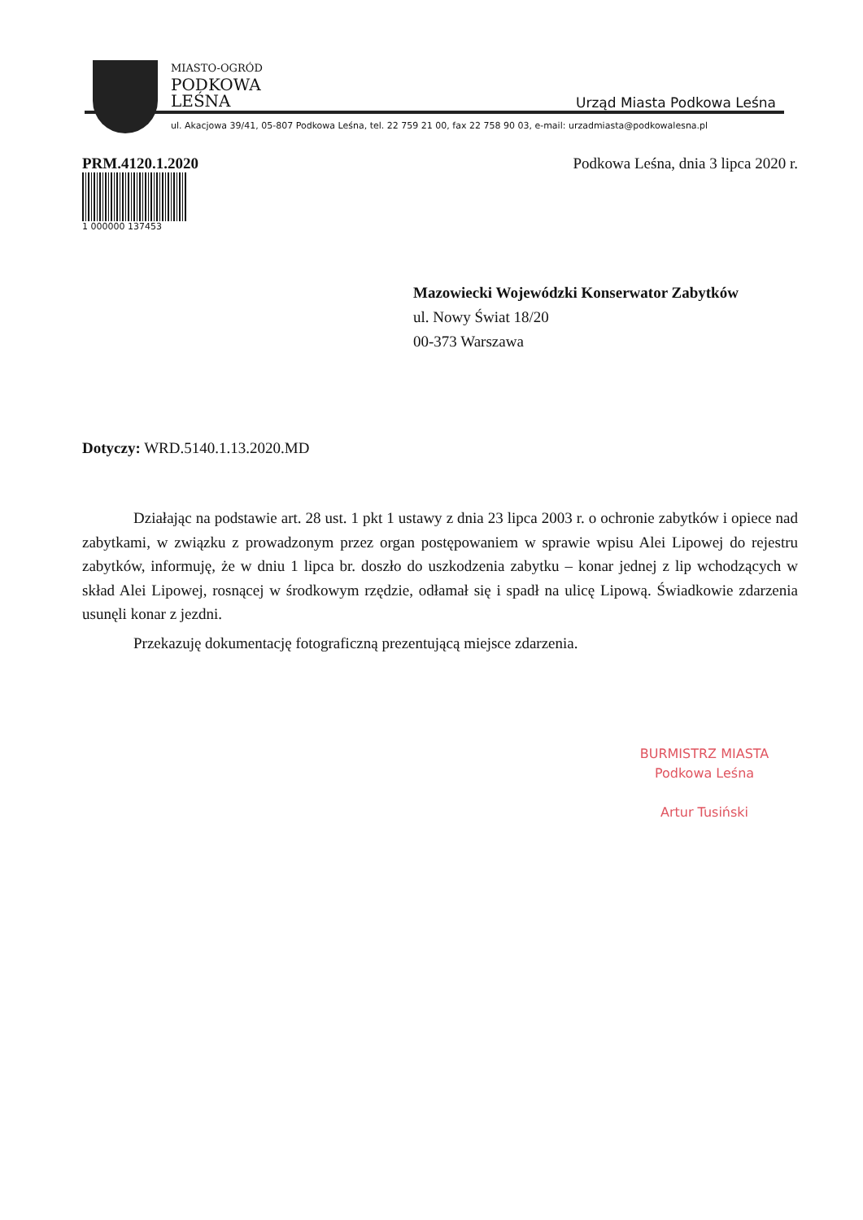MIASTO-OGRÓD
PODKOWA
LEŚNA
Urząd Miasta Podkowa Leśna
ul. Akacjowa 39/41, 05-807 Podkowa Leśna, tel. 22 759 21 00, fax 22 758 90 03, e-mail: urzadmiasta@podkowalesna.pl
PRM.4120.1.2020 Podkowa Leśna, dnia 3 lipca 2020 r.
1 000000 137453
Mazowiecki Wojewódzki Konserwator Zabytków
ul. Nowy Świat 18/20
00-373 Warszawa
Dotyczy: WRD.5140.1.13.2020.MD
Działając na podstawie art. 28 ust. 1 pkt 1 ustawy z dnia 23 lipca 2003 r. o ochronie zabytków i opiece nad zabytkami, w związku z prowadzonym przez organ postępowaniem w sprawie wpisu Alei Lipowej do rejestru zabytków, informuję, że w dniu 1 lipca br. doszło do uszkodzenia zabytku – konar jednej z lip wchodzących w skład Alei Lipowej, rosnącej w środkowym rzędzie, odłamał się i spadł na ulicę Lipową. Świadkowie zdarzenia usunęli konar z jezdni.
Przekazuję dokumentację fotograficzną prezentującą miejsce zdarzenia.
BURMISTRZ MIASTA
Podkowa Leśna
Artur Tusiński